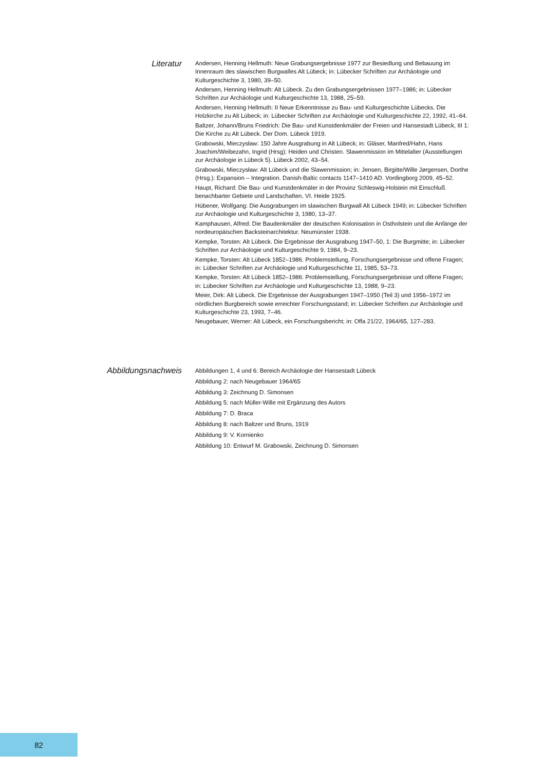Literatur
Andersen, Henning Hellmuth: Neue Grabungsergebnisse 1977 zur Besiedlung und Bebauung im Innenraum des slawischen Burgwalles Alt Lübeck; in: Lübecker Schriften zur Archäologie und Kulturgeschichte 3, 1980, 39–50.
Andersen, Henning Hellmuth: Alt Lübeck. Zu den Grabungsergebnissen 1977–1986; in: Lübecker Schriften zur Archäologie und Kulturgeschichte 13, 1988, 25–59.
Andersen, Henning Hellmuth: II Neue Erkenntnisse zu Bau- und Kulturgeschichte Lübecks. Die Holzkirche zu Alt Lübeck; in: Lübecker Schriften zur Archäologie und Kulturgeschichte 22, 1992, 41–64.
Baltzer, Johann/Bruns Friedrich: Die Bau- und Kunstdenkmäler der Freien und Hansestadt Lübeck, III 1: Die Kirche zu Alt Lübeck. Der Dom. Lübeck 1919.
Grabowski, Mieczysław: 150 Jahre Ausgrabung in Alt Lübeck; in: Gläser, Manfred/Hahn, Hans Joachim/Weibezahn, Ingrid (Hrsg): Heiden und Christen. Slawenmission im Mittelalter (Ausstellungen zur Archäologie in Lübeck 5). Lübeck 2002, 43–54.
Grabowski, Mieczysław: Alt Lübeck und die Slawenmission; in: Jensen, Birgitte/Wille Jørgensen, Dorthe (Hrsg.): Expansion – Integration. Danish-Baltic contacts 1147–1410 AD. Vordingborg 2009, 45–52.
Haupt, Richard: Die Bau- und Kunstdenkmäler in der Provinz Schleswig-Holstein mit Einschluß benachbarter Gebiete und Landschaften, VI. Heide 1925.
Hübener, Wolfgang: Die Ausgrabungen im slawischen Burgwall Alt Lübeck 1949; in: Lübecker Schriften zur Archäologie und Kulturgeschichte 3, 1980, 13–37.
Kamphausen, Alfred: Die Baudenkmäler der deutschen Kolonisation in Ostholstein und die Anfänge der nordeuropäischen Backsteinarchitektur. Neumünster 1938.
Kempke, Torsten: Alt Lübeck. Die Ergebnisse der Ausgrabung 1947–50, 1: Die Burgmitte; in: Lübecker Schriften zur Archäologie und Kulturgeschichte 9, 1984, 9–23.
Kempke, Torsten: Alt Lübeck 1852–1986. Problemstellung, Forschungsergebnisse und offene Fragen; in: Lübecker Schriften zur Archäologie und Kulturgeschichte 11, 1985, 53–73.
Kempke, Torsten: Alt Lübeck 1852–1986: Problemstellung, Forschungsergebnisse und offene Fragen; in: Lübecker Schriften zur Archäologie und Kulturgeschichte 13, 1988, 9–23.
Meier, Dirk: Alt Lübeck. Die Ergebnisse der Ausgrabungen 1947–1950 (Teil 3) und 1956–1972 im nördlichen Burgbereich sowie erreichter Forschungsstand; in: Lübecker Schriften zur Archäologie und Kulturgeschichte 23, 1993, 7–46.
Neugebauer, Werner: Alt Lübeck, ein Forschungsbericht; in: Offa 21/22, 1964/65, 127–283.
Abbildungsnachweis
Abbildungen 1, 4 und 6: Bereich Archäologie der Hansestadt Lübeck
Abbildung 2: nach Neugebauer 1964/65
Abbildung 3: Zeichnung D. Simonsen
Abbildung 5: nach Müller-Wille mit Ergänzung des Autors
Abbildung 7: D. Braca
Abbildung 8: nach Baltzer und Bruns, 1919
Abbildung 9: V. Kornienko
Abbildung 10: Entwurf M. Grabowski, Zeichnung D. Simonsen
82